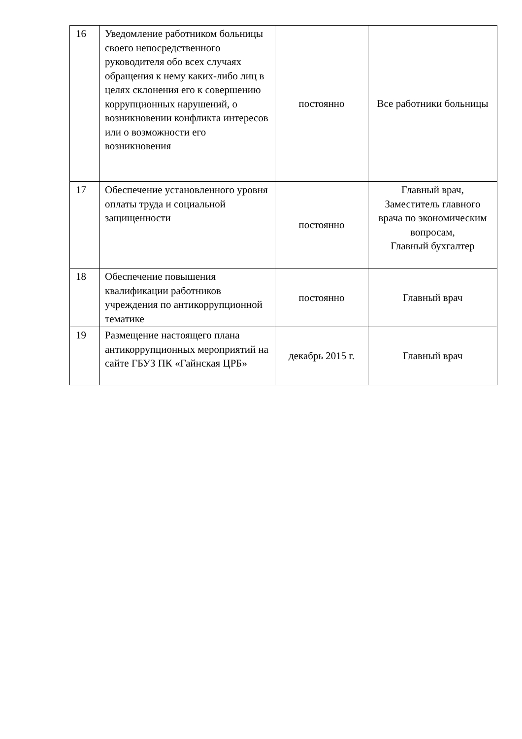| 16 | Уведомление работником больницы своего непосредственного руководителя обо всех случаях обращения к нему каких-либо лиц в целях склонения его к совершению коррупционных нарушений, о возникновении конфликта интересов или о возможности его возникновения | постоянно | Все работники больницы |
| 17 | Обеспечение установленного уровня оплаты труда и социальной защищенности | постоянно | Главный врач, Заместитель главного врача по экономическим вопросам, Главный бухгалтер |
| 18 | Обеспечение повышения квалификации работников учреждения по антикоррупционной тематике | постоянно | Главный врач |
| 19 | Размещение настоящего плана антикоррупционных мероприятий на сайте ГБУЗ ПК «Гайнская ЦРБ» | декабрь 2015 г. | Главный врач |